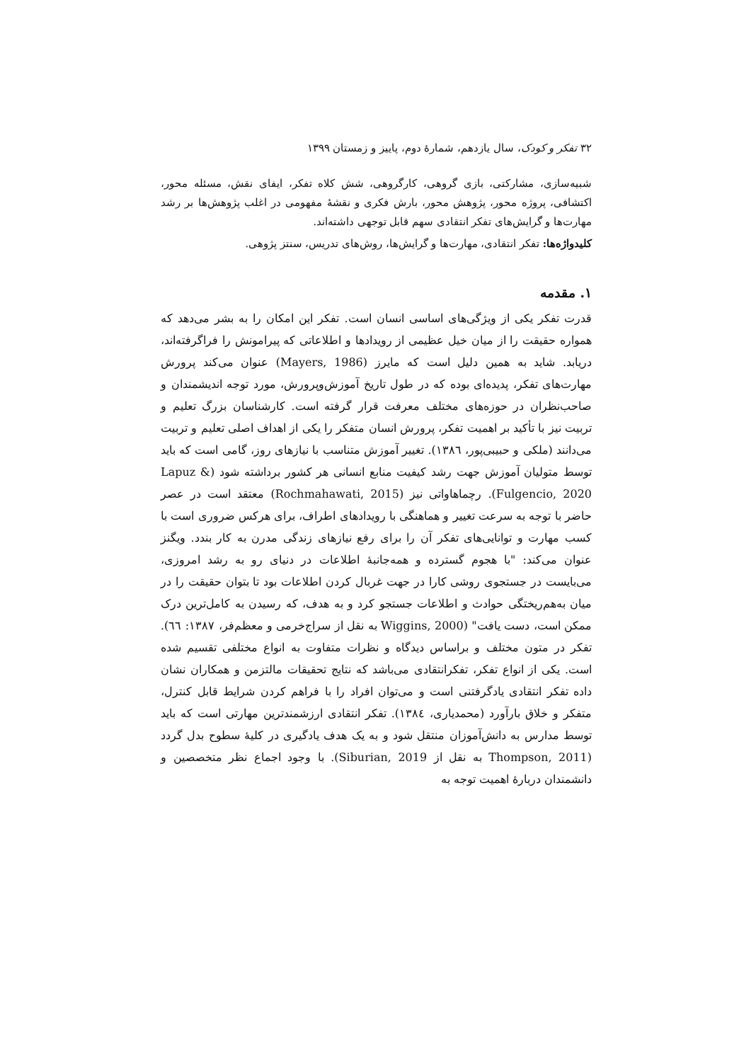۳۲ تفکر و کودک، سال یازدهم، شمارهٔ دوم، پاییز و زمستان ۱۳۹۹
شبیه‌سازی، مشارکتی، بازی گروهی، کارگروهی، شش کلاه تفکر، ایفای نقش، مسئله محور، اکتشافی، پروژه محور، پژوهش محور، بارش فکری و نقشهٔ مفهومی در اغلب پژوهش‌ها بر رشد مهارت‌ها و گرایش‌های تفکر انتقادی سهم قابل توجهی داشته‌اند.
کلیدواژه‌ها: تفکر انتقادی، مهارت‌ها و گرایش‌ها، روش‌های تدریس، سنتز پژوهی.
۱. مقدمه
قدرت تفکر یکی از ویژگی‌های اساسی انسان است. تفکر این امکان را به بشر می‌دهد که همواره حقیقت را از میان خیل عظیمی از رویدادها و اطلاعاتی که پیرامونش را فراگرفته‌اند، دریابد. شاید به همین دلیل است که مایرز (Mayers, 1986) عنوان می‌کند پرورش مهارت‌های تفکر، پدیده‌ای بوده که در طول تاریخ آموزش‌وپرورش، مورد توجه اندیشمندان و صاحب‌نظران در حوزه‌های مختلف معرفت قرار گرفته است. کارشناسان بزرگ تعلیم و تربیت نیز با تأکید بر اهمیت تفکر، پرورش انسان متفکر را یکی از اهداف اصلی تعلیم و تربیت می‌دانند (ملکی و حبیبی‌پور، ١٣٨٦). تغییر آموزش متناسب با نیازهای روز، گامی است که باید توسط متولیان آموزش جهت رشد کیفیت منابع انسانی هر کشور برداشته شود (Lapuz & Fulgencio, 2020). رچماهاواتی نیز (Rochmahawati, 2015) معتقد است در عصر حاضر با توجه به سرعت تغییر و هماهنگی با رویدادهای اطراف، برای هرکس ضروری است با کسب مهارت و توانایی‌های تفکر آن را برای رفع نیازهای زندگی مدرن به کار بندد. ویگنز عنوان می‌کند: "با هجوم گسترده و همه‌جانبهٔ اطلاعات در دنیای رو به رشد امروزی، می‌بایست در جستجوی روشی کارا در جهت غربال کردن اطلاعات بود تا بتوان حقیقت را در میان به‌هم‌ریختگی حوادث و اطلاعات جستجو کرد و به هدف، که رسیدن به کامل‌ترین درک ممکن است، دست یافت" (Wiggins, 2000 به نقل از سراج‌خرمی و معظم‌فر، ١٣٨٧: ٦٦). تفکر در متون مختلف و براساس دیدگاه و نظرات متفاوت به انواع مختلفی تقسیم شده است. یکی از انواع تفکر، تفکرانتقادی می‌باشد که نتایج تحقیقات مالتزمن و همکاران نشان داده تفکر انتقادی یادگرفتنی است و می‌توان افراد را با فراهم کردن شرایط قابل کنترل، متفکر و خلاق بارآورد (محمدیاری، ١٣٨٤). تفکر انتقادی ارزشمندترین مهارتی است که باید توسط مدارس به دانش‌آموزان منتقل شود و به یک هدف یادگیری در کلیهٔ سطوح بدل گردد (Thompson, 2011 به نقل از Siburian, 2019). با وجود اجماع نظر متخصصین و دانشمندان دربارهٔ اهمیت توجه به